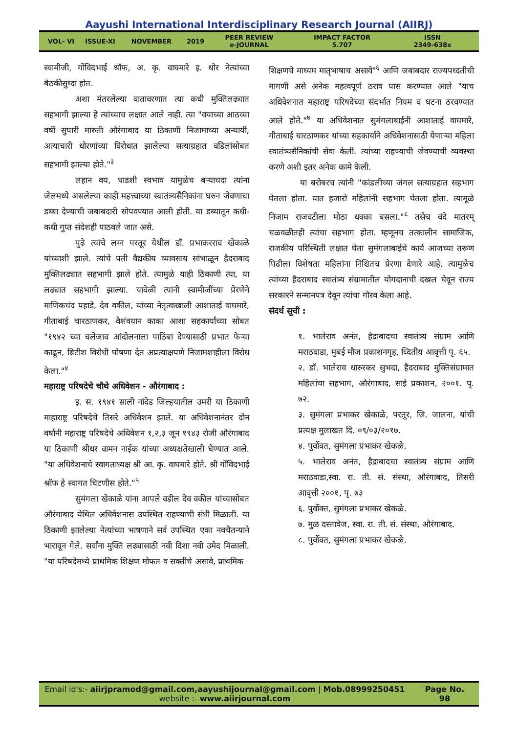Aayushi International Interdisciplinary Research Journal (AIIRJ)
VOL- VI ISSUE-XI NOVEMBER 2019
PEER REVIEW
e-JOURNAL
IMPACT FACTOR
5.707
ISSN
2349-638x
स्वामीजी, गोंविदभाई श्रॉफ, अ. कृ. वाघमारे इ. थोर नेत्यांच्या बैठकीसुध्दा होत.
अशा मंतरलेल्या वातावरणात त्या कधी मुक्तिलढ्यात सहभागी झाल्या हे त्यांच्याच लक्षात आले नाही. त्या "वयाच्या आठव्या वर्षी सुपारी मारुती औरंगाबाद या ठिकाणी निजामाच्या अन्यायी, अत्याचारी धोरणांच्या विरोधात झालेल्या सत्याग्रहात वडिलांसोबत सहभागी झाल्या होते."<sup>३</sup>
लहान वय, धाडशी स्वभाव यामुळेच बऱ्याचदा त्यांना जेलमध्ये असलेल्या काही महत्त्वाच्या स्वातंत्र्यसैनिकांना घरुन जेवणाचा डब्बा देण्याची जबाबदारी सोपवण्यात आली होती. या डब्यातून कधी-कधी गुप्त संदेशही पाठवले जात असे.
पुढे त्यांचे लग्न परतूर येथील डॉ. प्रभाकरराव खेकाळे यांच्याशी झाले. त्यांचे पती वैद्यकीय व्यावसाय सांभाळून हैदराबाद मुक्तिलढ्यात सहभागी झाले होते. त्यामुळे याही ठिकाणी त्या, या लढ्यात सहभागी झाल्या. यावेळी त्यांनी स्वामीजींच्या प्रेरणेने माणिकचंद पहाडे, देव वकील, यांच्या नेतृत्वाखाली आशाताई वाघमारे, गीताबाई चारठाणकर, वैशंवयान काका आशा सहकार्यांच्या सोबत "१९४२ च्या चलेजाव आंदोलनाला पाठिंबा देण्यासाठी प्रभात फेऱ्या काढून, ब्रिटीश विरोधी घोषणा देत अप्रत्याक्षपणे निजामशाहीला विरोध केला."<sup>४</sup>
महाराष्ट्र परिषदेचे चौथे अधिवेशन - औरंगाबाद :
इ. स. १९४१ साली नांदेड जिल्हयातील उमरी या ठिकाणी माहाराष्ट्र परिषदेचे तिसरे अधिवेशन झाले. या अधिवेशनानंतर दोन वर्षांनी महाराष्ट्र परिषदेचे अधिवेशन १,२,३ जून १९४३ रोजी औरंगाबाद या ठिकाणी श्रीधर वामन नाईक यांच्या अध्यक्षतेखाली घेण्यात आले. "या अधिवेशनाचे स्वागताध्यक्ष श्री आ. कृ. वाघमारे होते. श्री गोंविदभाई श्रॉफ हे स्वागत चिटणीस होते."<sup>५</sup>
सुमंगला खेकाळे यांना आपले वडील देव वकील यांच्यासोबत औरंगाबाद येथिल अधिवेशनास उपस्थित राहण्याची संधी मिळाली. या ठिकाणी झालेल्या नेत्यांच्या भाषणाने सर्व उपस्थित एका नवचैतन्याने भारावून गेले. सर्वांना मुक्ति लढ्यासाठी नवी दिशा नवी उमेद मिळाली. "या परिषदेमध्ये प्राथमिक शिक्षण मोफत व सक्तीचे असावे, प्राथमिक
शिक्षणचे माध्यम मातृभाषाच असावे"<sup>६</sup> आणि जबाबदार राज्यपध्दतीची मागणी असे अनेक महत्वपूर्ण ठराव पास करण्यात आले "याच अधिवेशनात महाराष्ट्र परिषदेच्या संदर्भात नियम व घटना ठरवण्यात आले होते."<sup>७</sup> या अधिवेशनात सुमंगलाबाईनी आशाताई वाघमारे, गीताबाई चारठाणकर यांच्या सहकार्याने अधिवेशनासाठी येणाऱ्या महिला स्वातंत्र्यसैनिकांची सेवा केली. त्यांच्या राहण्याची जेवण्याची व्यवस्था करणे अशी इतर अनेक कामे केली.
या बरोबरच त्यांनी "कांडलीच्या जंगल सत्याग्रहात सहभाग घेतला होता. यात हजारो महिलांनी सहभाग घेतला होता. त्यामूळे निजाम राजवटीला मोठा धक्का बसला."<sup>८</sup> तसेच वंदे मातरम् चळवळीतही त्यांचा सहभाग होता. म्हणूनच तत्कालीन सामाजिक, राजकीय परिस्थिती लक्षात घेता सुमंगलाबाईंचे कार्य आजच्या तरूण पिढीला विशेषता महिलांना निश्चितच प्रेरणा देणारे आहे. त्यामुळेच त्यांच्या हैदराबाद स्वातंत्र्य संग्रामातील योगदानाची दखल घेवून राज्य सरकारने सन्मानपत्र देवून त्यांचा गौरव केला आहे.
संदर्थ सूची :
१. भालेराव अनंत, हैद्राबादचा स्वातंत्र्य संग्राम आणि मराठवाडा, मुबई मौज प्रकाशनगृह, व्दितीय आवृत्ती पृ. ६५.
२. डॉ. भालेराव धारुरकर सुभदा, हैदराबाद मुक्तिसंग्रामात महिलांचा सहभाग, औरंगाबाद, साई प्रकाशन, २००१. पृ. ७२.
३. सुमंगला प्रभाकर खेकाळे, परतूर, जि. जालना, यांची प्रत्यक्ष मुलाखत दि. ०९/०३/२०१७.
४. पुर्वोक्त, सुमंगला प्रभाकर खेकळे.
५. भालेराव अनंत, हैद्राबादचा स्वातंत्र्य संग्राम आणि मराठवाडा,स्वा. रा. ती. सं. संस्था, औरंगाबाद, तिसरी आवृत्ती २००१, पृ. ७३
६. पुर्वोक्त, सुमंगला प्रभाकर खेकळे.
७. मुळ दस्तावेज, स्वा. रा. ती. सं. संस्था, औरंगाबाद.
८. पुर्वोक्त, सुमंगला प्रभाकर खेकळे.
Email id's:- aiirjpramod@gmail.com,aayushijournal@gmail.com | Mob.08999250451
website :- www.aiirjournal.com
Page No.
98